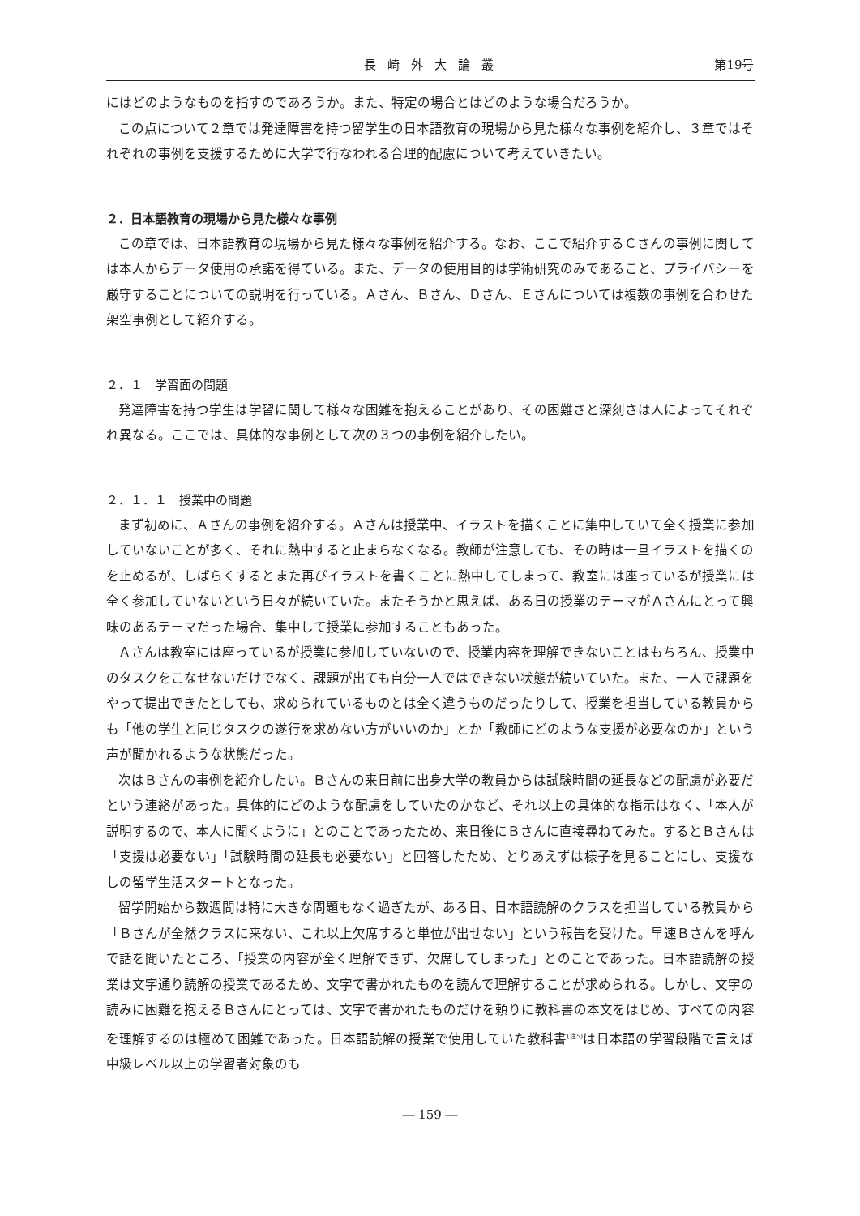長崎外大論叢 第19号
にはどのようなものを指すのであろうか。また、特定の場合とはどのような場合だろうか。
この点について２章では発達障害を持つ留学生の日本語教育の現場から見た様々な事例を紹介し、３章ではそれぞれの事例を支援するために大学で行なわれる合理的配慮について考えていきたい。
２．日本語教育の現場から見た様々な事例
この章では、日本語教育の現場から見た様々な事例を紹介する。なお、ここで紹介するＣさんの事例に関しては本人からデータ使用の承諾を得ている。また、データの使用目的は学術研究のみであること、プライバシーを厳守することについての説明を行っている。Ａさん、Ｂさん、Ｄさん、Ｅさんについては複数の事例を合わせた架空事例として紹介する。
２．１　学習面の問題
発達障害を持つ学生は学習に関して様々な困難を抱えることがあり、その困難さと深刻さは人によってそれぞれ異なる。ここでは、具体的な事例として次の３つの事例を紹介したい。
２．１．１　授業中の問題
まず初めに、Ａさんの事例を紹介する。Ａさんは授業中、イラストを描くことに集中していて全く授業に参加していないことが多く、それに熱中すると止まらなくなる。教師が注意しても、その時は一旦イラストを描くのを止めるが、しばらくするとまた再びイラストを書くことに熱中してしまって、教室には座っているが授業には全く参加していないという日々が続いていた。またそうかと思えば、ある日の授業のテーマがＡさんにとって興味のあるテーマだった場合、集中して授業に参加することもあった。
Ａさんは教室には座っているが授業に参加していないので、授業内容を理解できないことはもちろん、授業中のタスクをこなせないだけでなく、課題が出ても自分一人ではできない状態が続いていた。また、一人で課題をやって提出できたとしても、求められているものとは全く違うものだったりして、授業を担当している教員からも「他の学生と同じタスクの遂行を求めない方がいいのか」とか「教師にどのような支援が必要なのか」という声が聞かれるような状態だった。
次はＢさんの事例を紹介したい。Ｂさんの来日前に出身大学の教員からは試験時間の延長などの配慮が必要だという連絡があった。具体的にどのような配慮をしていたのかなど、それ以上の具体的な指示はなく、「本人が説明するので、本人に聞くように」とのことであったため、来日後にＢさんに直接尋ねてみた。するとＢさんは「支援は必要ない」「試験時間の延長も必要ない」と回答したため、とりあえずは様子を見ることにし、支援なしの留学生活スタートとなった。
留学開始から数週間は特に大きな問題もなく過ぎたが、ある日、日本語読解のクラスを担当している教員から「Ｂさんが全然クラスに来ない、これ以上欠席すると単位が出せない」という報告を受けた。早速Ｂさんを呼んで話を聞いたところ、「授業の内容が全く理解できず、欠席してしまった」とのことであった。日本語読解の授業は文字通り読解の授業であるため、文字で書かれたものを読んで理解することが求められる。しかし、文字の読みに困難を抱えるＢさんにとっては、文字で書かれたものだけを頼りに教科書の本文をはじめ、すべての内容を理解するのは極めて困難であった。日本語読解の授業で使用していた教科書<sup>(注5)</sup>は日本語の学習段階で言えば中級レベル以上の学習者対象のも
― 159 ―